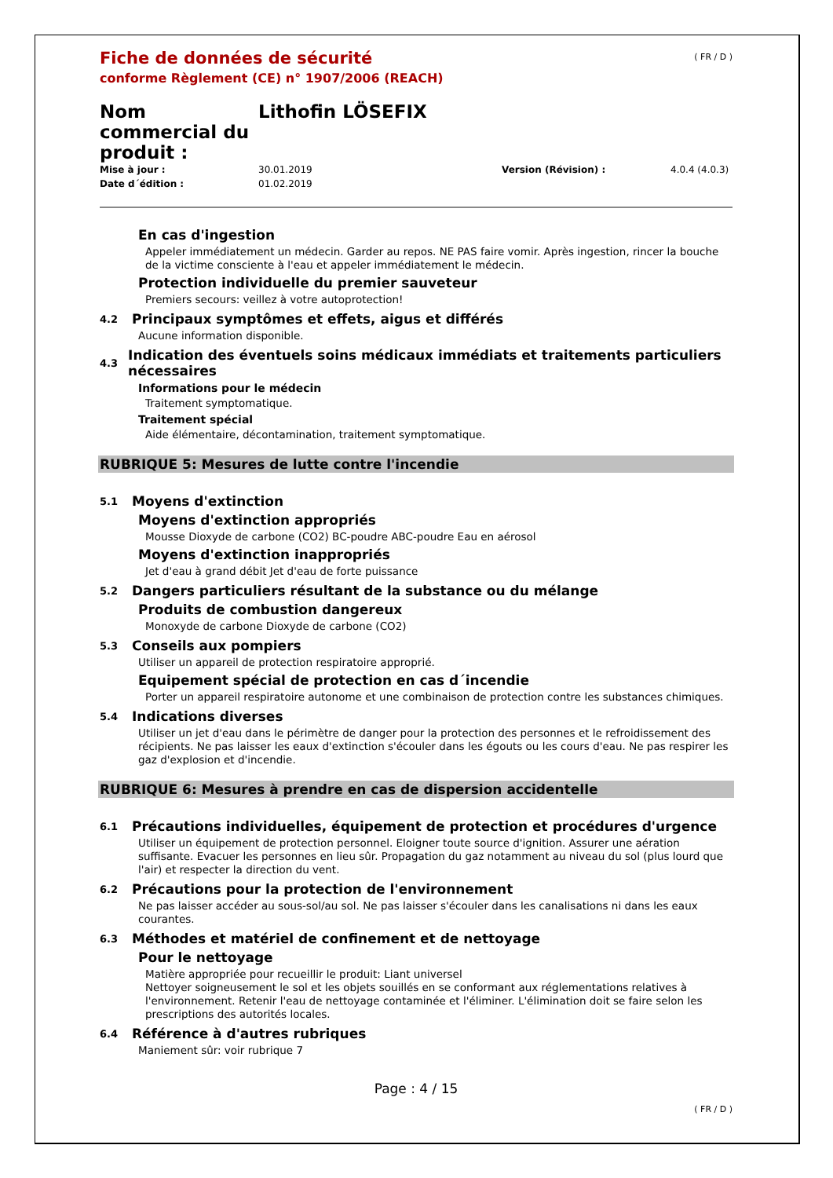( FR / D )
Fiche de données de sécurité
conforme Règlement (CE) n° 1907/2006 (REACH)
Nom commercial du produit :
Lithofin LÖSEFIX
Mise à jour : 30.01.2019 Version (Révision) : 4.0.4 (4.0.3) Date d´édition : 01.02.2019
En cas d'ingestion
Appeler immédiatement un médecin. Garder au repos. NE PAS faire vomir. Après ingestion, rincer la bouche de la victime consciente à l'eau et appeler immédiatement le médecin.
Protection individuelle du premier sauveteur
Premiers secours: veillez à votre autoprotection!
4.2 Principaux symptômes et effets, aigus et différés
Aucune information disponible.
4.3 Indication des éventuels soins médicaux immédiats et traitements particuliers nécessaires
Informations pour le médecin
Traitement symptomatique.
Traitement spécial
Aide élémentaire, décontamination, traitement symptomatique.
RUBRIQUE 5: Mesures de lutte contre l'incendie
5.1 Moyens d'extinction
Moyens d'extinction appropriés
Mousse Dioxyde de carbone (CO2) BC-poudre ABC-poudre Eau en aérosol
Moyens d'extinction inappropriés
Jet d'eau à grand débit Jet d'eau de forte puissance
5.2 Dangers particuliers résultant de la substance ou du mélange
Produits de combustion dangereux
Monoxyde de carbone Dioxyde de carbone (CO2)
5.3 Conseils aux pompiers
Utiliser un appareil de protection respiratoire approprié.
Equipement spécial de protection en cas d´incendie
Porter un appareil respiratoire autonome et une combinaison de protection contre les substances chimiques.
5.4 Indications diverses
Utiliser un jet d'eau dans le périmètre de danger pour la protection des personnes et le refroidissement des récipients. Ne pas laisser les eaux d'extinction s'écouler dans les égouts ou les cours d'eau. Ne pas respirer les gaz d'explosion et d'incendie.
RUBRIQUE 6: Mesures à prendre en cas de dispersion accidentelle
6.1 Précautions individuelles, équipement de protection et procédures d'urgence
Utiliser un équipement de protection personnel. Eloigner toute source d'ignition. Assurer une aération suffisante. Evacuer les personnes en lieu sûr. Propagation du gaz notamment au niveau du sol (plus lourd que l'air) et respecter la direction du vent.
6.2 Précautions pour la protection de l'environnement
Ne pas laisser accéder au sous-sol/au sol. Ne pas laisser s'écouler dans les canalisations ni dans les eaux courantes.
6.3 Méthodes et matériel de confinement et de nettoyage
Pour le nettoyage
Matière appropriée pour recueillir le produit: Liant universel
Nettoyer soigneusement le sol et les objets souillés en se conformant aux réglementations relatives à l'environnement. Retenir l'eau de nettoyage contaminée et l'éliminer. L'élimination doit se faire selon les prescriptions des autorités locales.
6.4 Référence à d'autres rubriques
Maniement sûr: voir rubrique 7
Page : 4 / 15
( FR / D )